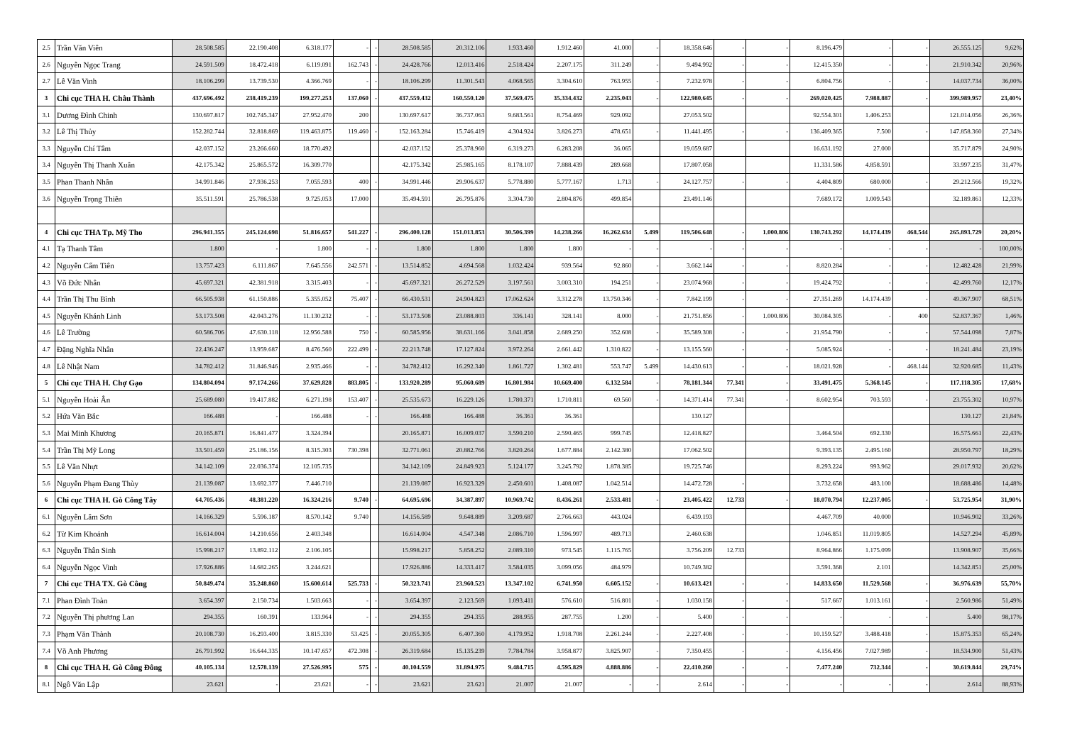| 2.5 | Trần Văn Viên | 28.508.585 | 22.190.408 | 6.318.177 | - | - | 28.508.585 | 20.312.106 | 1.933.460 | 1.912.460 | 41.000 | - | 18.358.646 | - | - | 8.196.479 | - | - | 26.555.125 | 9,62% |
| 2.6 | Nguyễn Ngọc Trang | 24.591.509 | 18.472.418 | 6.119.091 | 162.743 | - | 24.428.766 | 12.013.416 | 2.518.424 | 2.207.175 | 311.249 | - | 9.494.992 | - | - | 12.415.350 | - | - | 21.910.342 | 20,96% |
| 2.7 | Lê Văn Vinh | 18.106.299 | 13.739.530 | 4.366.769 | - | - | 18.106.299 | 11.301.543 | 4.068.565 | 3.304.610 | 763.955 | - | 7.232.978 | - | - | 6.804.756 | - | - | 14.037.734 | 36,00% |
| 3 | Chi cục THA H. Châu Thành | 437.696.492 | 238.419.239 | 199.277.253 | 137.060 | - | 437.559.432 | 160.550.120 | 37.569.475 | 35.334.432 | 2.235.043 | - | 122.980.645 | - | - | 269.020.425 | 7.988.887 | - | 399.989.957 | 23,40% |
| 3.1 | Dương Đình Chinh | 130.697.817 | 102.745.347 | 27.952.470 | 200 | | 130.697.617 | 36.737.063 | 9.683.561 | 8.754.469 | 929.092 | | 27.053.502 | | | 92.554.301 | 1.406.253 | | 121.014.056 | 26,36% |
| 3.2 | Lê Thị Thủy | 152.282.744 | 32.818.869 | 119.463.875 | 119.460 | - | 152.163.284 | 15.746.419 | 4.304.924 | 3.826.273 | 478.651 | - | 11.441.495 | - | - | 136.409.365 | 7.500 | - | 147.858.360 | 27,34% |
| 3.3 | Nguyễn Chí Tâm | 42.037.152 | 23.266.660 | 18.770.492 | | | 42.037.152 | 25.378.960 | 6.319.273 | 6.283.208 | 36.065 | | 19.059.687 | | | 16.631.192 | 27.000 | | 35.717.879 | 24,90% |
| 3.4 | Nguyễn Thị Thanh Xuân | 42.175.342 | 25.865.572 | 16.309.770 | | | 42.175.342 | 25.985.165 | 8.178.107 | 7.888.439 | 289.668 | | 17.807.058 | | | 11.331.586 | 4.858.591 | | 33.997.235 | 31,47% |
| 3.5 | Phan Thanh Nhân | 34.991.846 | 27.936.253 | 7.055.593 | 400 | - | 34.991.446 | 29.906.637 | 5.778.880 | 5.777.167 | 1.713 | - | 24.127.757 | - | - | 4.404.809 | 680.000 | - | 29.212.566 | 19,32% |
| 3.6 | Nguyễn Trọng Thiên | 35.511.591 | 25.786.538 | 9.725.053 | 17.000 | | 35.494.591 | 26.795.876 | 3.304.730 | 2.804.876 | 499.854 | | 23.491.146 | | | 7.689.172 | 1.009.543 | | 32.189.861 | 12,33% |
| 4 | Chi cục THA Tp. Mỹ Tho | 296.941.355 | 245.124.698 | 51.816.657 | 541.227 | - | 296.400.128 | 151.013.853 | 30.506.399 | 14.238.266 | 16.262.634 | 5.499 | 119.506.648 | - | 1.000.806 | 130.743.292 | 14.174.439 | 468.544 | 265.893.729 | 20,20% |
| 4.1 | Tạ Thanh Tâm | 1.800 | - | 1.800 | - | - | 1.800 | 1.800 | 1.800 | 1.800 | - | - | - | - | - | - | - | - | - | 100,00% |
| 4.2 | Nguyễn Cẩm Tiên | 13.757.423 | 6.111.867 | 7.645.556 | 242.571 | - | 13.514.852 | 4.694.568 | 1.032.424 | 939.564 | 92.860 | - | 3.662.144 | - | - | 8.820.284 | - | - | 12.482.428 | 21,99% |
| 4.3 | Võ Đức Nhân | 45.697.321 | 42.381.918 | 3.315.403 | - | - | 45.697.321 | 26.272.529 | 3.197.561 | 3.003.310 | 194.251 | - | 23.074.968 | - | - | 19.424.792 | - | - | 42.499.760 | 12,17% |
| 4.4 | Trần Thị Thu Bình | 66.505.938 | 61.150.886 | 5.355.052 | 75.407 | - | 66.430.531 | 24.904.823 | 17.062.624 | 3.312.278 | 13.750.346 | - | 7.842.199 | - | - | 27.351.269 | 14.174.439 | - | 49.367.907 | 68,51% |
| 4.5 | Nguyễn Khánh Linh | 53.173.508 | 42.043.276 | 11.130.232 | - | - | 53.173.508 | 23.088.803 | 336.141 | 328.141 | 8.000 | - | 21.751.856 | - | 1.000.806 | 30.084.305 | - | 400 | 52.837.367 | 1,46% |
| 4.6 | Lê Trường | 60.586.706 | 47.630.118 | 12.956.588 | 750 | - | 60.585.956 | 38.631.166 | 3.041.858 | 2.689.250 | 352.608 | - | 35.589.308 | - | - | 21.954.790 | - | - | 57.544.098 | 7,87% |
| 4.7 | Đặng Nghĩa Nhân | 22.436.247 | 13.959.687 | 8.476.560 | 222.499 | - | 22.213.748 | 17.127.824 | 3.972.264 | 2.661.442 | 1.310.822 | - | 13.155.560 | - | - | 5.085.924 | - | - | 18.241.484 | 23,19% |
| 4.8 | Lê Nhật Nam | 34.782.412 | 31.846.946 | 2.935.466 | - | - | 34.782.412 | 16.292.340 | 1.861.727 | 1.302.481 | 553.747 | 5.499 | 14.430.613 | - | - | 18.021.928 | - | 468.144 | 32.920.685 | 11,43% |
| 5 | Chi cục THA H. Chợ Gạo | 134.804.094 | 97.174.266 | 37.629.828 | 883.805 | - | 133.920.289 | 95.060.689 | 16.801.984 | 10.669.400 | 6.132.584 | - | 78.181.344 | 77.341 | - | 33.491.475 | 5.368.145 | - | 117.118.305 | 17,68% |
| 5.1 | Nguyễn Hoài Ân | 25.689.080 | 19.417.882 | 6.271.198 | 153.407 | - | 25.535.673 | 16.229.126 | 1.780.371 | 1.710.811 | 69.560 | - | 14.371.414 | 77.341 | - | 8.602.954 | 703.593 | - | 23.755.302 | 10,97% |
| 5.2 | Hứa Văn Bắc | 166.488 | - | 166.488 | - | - | 166.488 | 166.488 | 36.361 | 36.361 | | | 130.127 | | | | | | 130.127 | 21,84% |
| 5.3 | Mai Minh Khương | 20.165.871 | 16.841.477 | 3.324.394 | | | 20.165.871 | 16.009.037 | 3.590.210 | 2.590.465 | 999.745 | | 12.418.827 | | | 3.464.504 | 692.330 | | 16.575.661 | 22,43% |
| 5.4 | Trần Thị Mỹ Long | 33.501.459 | 25.186.156 | 8.315.303 | 730.398 | | 32.771.061 | 20.882.766 | 3.820.264 | 1.677.884 | 2.142.380 | | 17.062.502 | | | 9.393.135 | 2.495.160 | | 28.950.797 | 18,29% |
| 5.5 | Lê Văn Nhựt | 34.142.109 | 22.036.374 | 12.105.735 | | | 34.142.109 | 24.849.923 | 5.124.177 | 3.245.792 | 1.878.385 | | 19.725.746 | | | 8.293.224 | 993.962 | | 29.017.932 | 20,62% |
| 5.6 | Nguyễn Phạm Đang Thùy | 21.139.087 | 13.692.377 | 7.446.710 | | | 21.139.087 | 16.923.329 | 2.450.601 | 1.408.087 | 1.042.514 | | 14.472.728 | - | | 3.732.658 | 483.100 | | 18.688.486 | 14,48% |
| 6 | Chi cục THA H. Gò Công Tây | 64.705.436 | 48.381.220 | 16.324.216 | 9.740 | - | 64.695.696 | 34.387.897 | 10.969.742 | 8.436.261 | 2.533.481 | - | 23.405.422 | 12.733 | - | 18.070.794 | 12.237.005 | - | 53.725.954 | 31,90% |
| 6.1 | Nguyễn Lâm Sơn | 14.166.329 | 5.596.187 | 8.570.142 | 9.740 | | 14.156.589 | 9.648.889 | 3.209.687 | 2.766.663 | 443.024 | | 6.439.193 | | | 4.467.709 | 40.000 | | 10.946.902 | 33,26% |
| 6.2 | Từ Kim Khoảnh | 16.614.004 | 14.210.656 | 2.403.348 | | | 16.614.004 | 4.547.348 | 2.086.710 | 1.596.997 | 489.713 | | 2.460.638 | | | 1.046.851 | 11.019.805 | | 14.527.294 | 45,89% |
| 6.3 | Nguyễn Thân Sinh | 15.998.217 | 13.892.112 | 2.106.105 | | | 15.998.217 | 5.858.252 | 2.089.310 | 973.545 | 1.115.765 | | 3.756.209 | 12.733 | | 8.964.866 | 1.175.099 | | 13.908.907 | 35,66% |
| 6.4 | Nguyễn Ngọc Vinh | 17.926.886 | 14.682.265 | 3.244.621 | | | 17.926.886 | 14.333.417 | 3.584.035 | 3.099.056 | 484.979 | | 10.749.382 | | | 3.591.368 | 2.101 | | 14.342.851 | 25,00% |
| 7 | Chi cục THA TX. Gò Công | 50.849.474 | 35.248.860 | 15.600.614 | 525.733 | - | 50.323.741 | 23.960.523 | 13.347.102 | 6.741.950 | 6.605.152 | - | 10.613.421 | - | - | 14.833.650 | 11.529.568 | - | 36.976.639 | 55,70% |
| 7.1 | Phan Đình Toàn | 3.654.397 | 2.150.734 | 1.503.663 | - | - | 3.654.397 | 2.123.569 | 1.093.411 | 576.610 | 516.801 | - | 1.030.158 | - | - | 517.667 | 1.013.161 | - | 2.560.986 | 51,49% |
| 7.2 | Nguyễn Thị phương Lan | 294.355 | 160.391 | 133.964 | - | - | 294.355 | 294.355 | 288.955 | 287.755 | 1.200 | - | 5.400 | - | - | - | - | - | 5.400 | 98,17% |
| 7.3 | Phạm Văn Thành | 20.108.730 | 16.293.400 | 3.815.330 | 53.425 | - | 20.055.305 | 6.407.360 | 4.179.952 | 1.918.708 | 2.261.244 | - | 2.227.408 | - | - | 10.159.527 | 3.488.418 | - | 15.875.353 | 65,24% |
| 7.4 | Võ Anh Phương | 26.791.992 | 16.644.335 | 10.147.657 | 472.308 | - | 26.319.684 | 15.135.239 | 7.784.784 | 3.958.877 | 3.825.907 | - | 7.350.455 | - | - | 4.156.456 | 7.027.989 | - | 18.534.900 | 51,43% |
| 8 | Chi cục THA H. Gò Công Đông | 40.105.134 | 12.578.139 | 27.526.995 | 575 | - | 40.104.559 | 31.894.975 | 9.484.715 | 4.595.829 | 4.888.886 | - | 22.410.260 | - | - | 7.477.240 | 732.344 | - | 30.619.844 | 29,74% |
| 8.1 | Ngô Văn Lập | 23.621 | - | 23.621 | - | - | 23.621 | 23.621 | 21.007 | 21.007 | - | - | 2.614 | - | - | - | - | - | 2.614 | 88,93% |